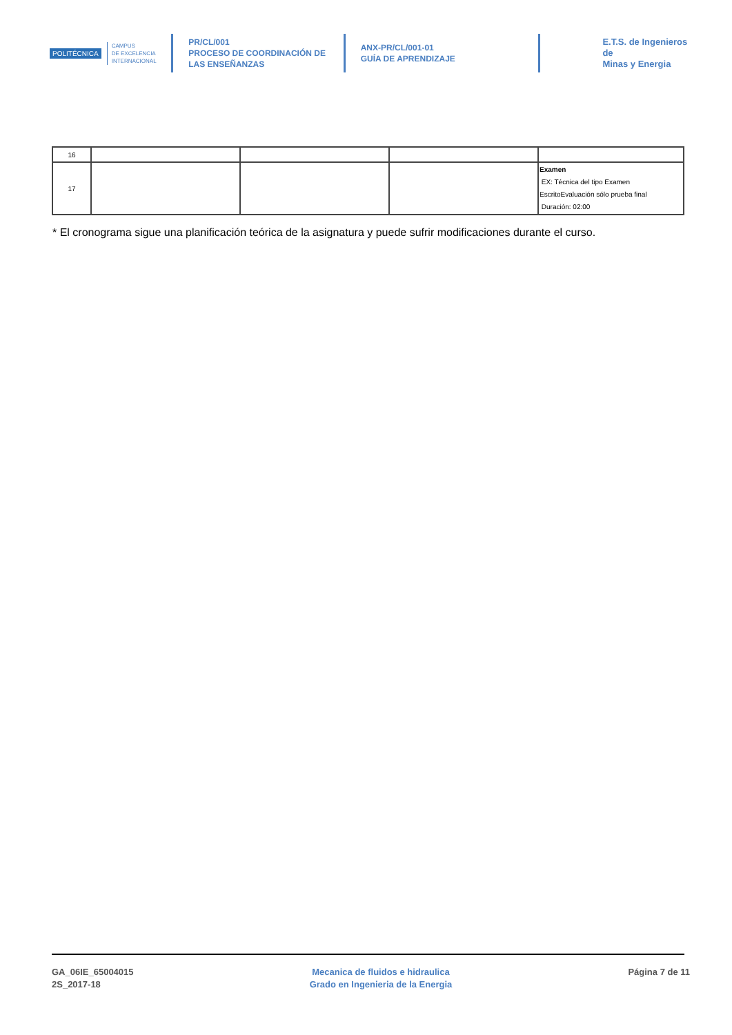POLITÉCNICA
CAMPUS
DE EXCELENCIA
INTERNACIONAL
PR/CL/001
PROCESO DE COORDINACIÓN DE
LAS ENSEÑANZAS
ANX-PR/CL/001-01
GUÍA DE APRENDIZAJE
E.T.S. de Ingenieros de
Minas y Energia
| 16 | | | | |
| 17 | | | | Examen EX: Técnica del tipo Examen EscritoEvaluación sólo prueba final Duración: 02:00 |
* El cronograma sigue una planificación teórica de la asignatura y puede sufrir modificaciones durante el curso.
GA_06IE_65004015
2S_2017-18
Mecanica de fluidos e hidraulica
Grado en Ingenieria de la Energia
Página 7 de 11